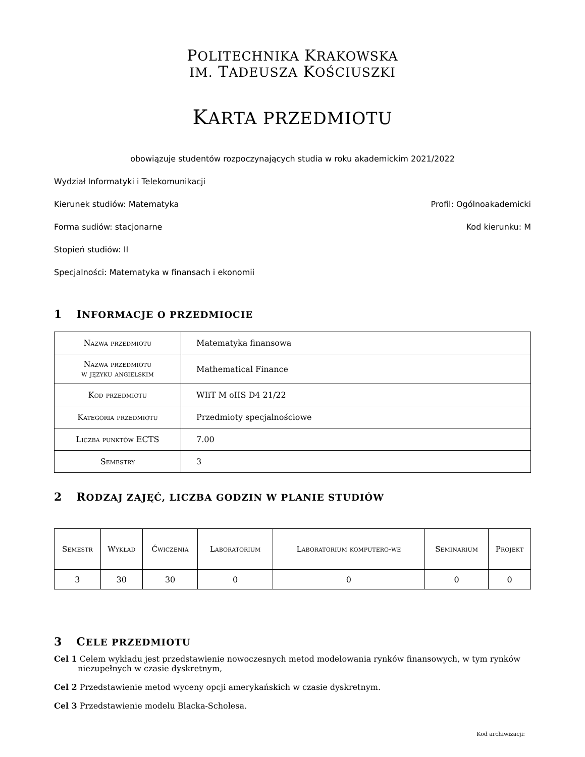POLITECHNIKA KRAKOWSKA
IM. TADEUSZA KOŚCIUSZKI
KARTA PRZEDMIOTU
obowiązuje studentów rozpoczynających studia w roku akademickim 2021/2022
Wydział Informatyki i Telekomunikacji
Kierunek studiów: Matematyka Profil: Ogólnoakademicki
Forma sudiów: stacjonarne Kod kierunku: M
Stopień studiów: II
Specjalności: Matematyka w finansach i ekonomii
1 INFORMACJE O PRZEDMIOCIE
| Nazwa przedmiotu | Matematyka finansowa |
| Nazwa przedmiotu w języku angielskim | Mathematical Finance |
| Kod przedmiotu | WIiT M oIIS D4 21/22 |
| Kategoria przedmiotu | Przedmioty specjalnościowe |
| Liczba punktów ECTS | 7.00 |
| Semestry | 3 |
2 RODZAJ ZAJĘĆ, LICZBA GODZIN W PLANIE STUDIÓW
| Semestr | Wykład | Ćwiczenia | Laboratorium | Laboratorium komputero-we | Seminarium | Projekt |
| --- | --- | --- | --- | --- | --- | --- |
| 3 | 30 | 30 | 0 | 0 | 0 | 0 |
3 CELE PRZEDMIOTU
Cel 1 Celem wykładu jest przedstawienie nowoczesnych metod modelowania rynków finansowych, w tym rynków niezupełnych w czasie dyskretnym,
Cel 2 Przedstawienie metod wyceny opcji amerykańskich w czasie dyskretnym.
Cel 3 Przedstawienie modelu Blacka-Scholesa.
Kod archiwizacji: